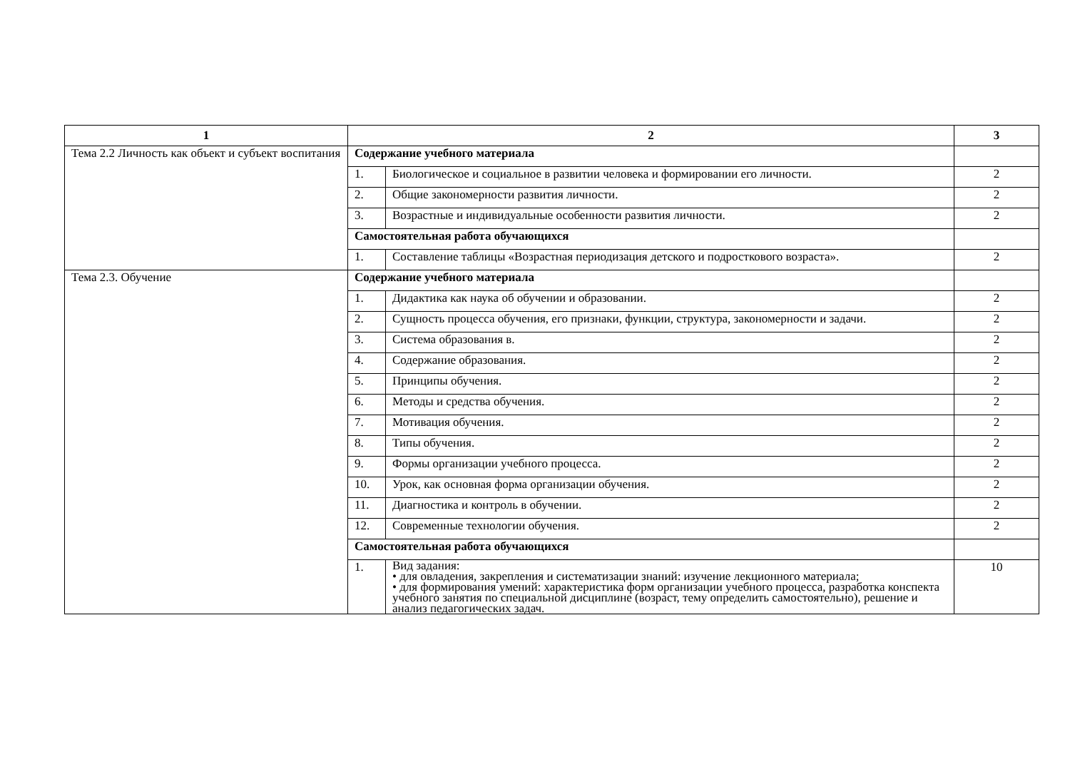| 1 | 2 | | 3 |
| --- | --- | --- | --- |
| Тема 2.2 Личность как объект и субъект воспитания | Содержание учебного материала | | |
| | 1. | Биологическое и социальное в развитии человека и формировании его личности. | 2 |
| | 2. | Общие закономерности развития личности. | 2 |
| | 3. | Возрастные и индивидуальные особенности развития личности. | 2 |
| | Самостоятельная работа обучающихся | | |
| | 1. | Составление таблицы «Возрастная периодизация детского и подросткового возраста». | 2 |
| Тема 2.3. Обучение | Содержание учебного материала | | |
| | 1. | Дидактика как наука об обучении и образовании. | 2 |
| | 2. | Сущность процесса обучения, его признаки, функции, структура, закономерности и задачи. | 2 |
| | 3. | Система образования в. | 2 |
| | 4. | Содержание образования. | 2 |
| | 5. | Принципы обучения. | 2 |
| | 6. | Методы и средства обучения. | 2 |
| | 7. | Мотивация обучения. | 2 |
| | 8. | Типы обучения. | 2 |
| | 9. | Формы организации учебного процесса. | 2 |
| | 10. | Урок, как основная форма организации обучения. | 2 |
| | 11. | Диагностика и контроль в обучении. | 2 |
| | 12. | Современные технологии обучения. | 2 |
| | Самостоятельная работа обучающихся | | |
| | 1. | Вид задания: • для овладения, закрепления и систематизации знаний: изучение лекционного материала; • для формирования умений: характеристика форм организации учебного процесса, разработка конспекта учебного занятия по специальной дисциплине (возраст, тему определить самостоятельно), решение и анализ педагогических задач. | 10 |